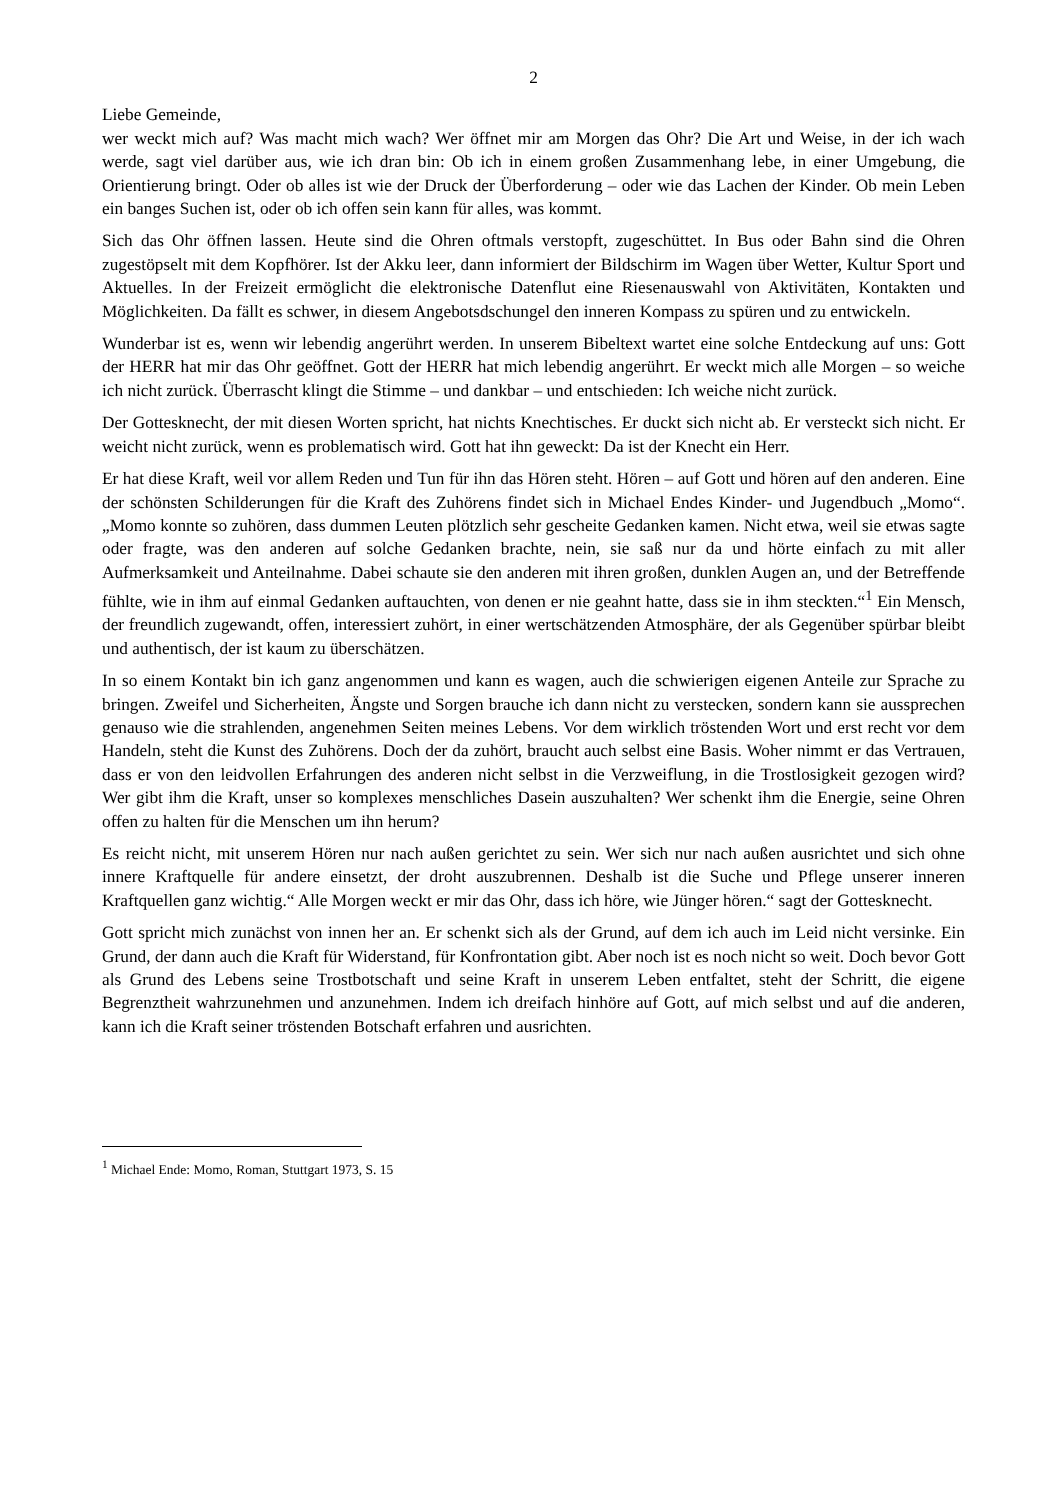2
Liebe Gemeinde,
wer weckt mich auf? Was macht mich wach? Wer öffnet mir am Morgen das Ohr? Die Art und Weise, in der ich wach werde, sagt viel darüber aus, wie ich dran bin: Ob ich in einem großen Zusammenhang lebe, in einer Umgebung, die Orientierung bringt. Oder ob alles ist wie der Druck der Überforderung – oder wie das Lachen der Kinder. Ob mein Leben ein banges Suchen ist, oder ob ich offen sein kann für alles, was kommt.
Sich das Ohr öffnen lassen. Heute sind die Ohren oftmals verstopft, zugeschüttet. In Bus oder Bahn sind die Ohren zugestöpselt mit dem Kopfhörer. Ist der Akku leer, dann informiert der Bildschirm im Wagen über Wetter, Kultur Sport und Aktuelles. In der Freizeit ermöglicht die elektronische Datenflut eine Riesenauswahl von Aktivitäten, Kontakten und Möglichkeiten. Da fällt es schwer, in diesem Angebotsdschungel den inneren Kompass zu spüren und zu entwickeln.
Wunderbar ist es, wenn wir lebendig angerührt werden. In unserem Bibeltext wartet eine solche Entdeckung auf uns: Gott der HERR hat mir das Ohr geöffnet. Gott der HERR hat mich lebendig angerührt. Er weckt mich alle Morgen – so weiche ich nicht zurück. Überrascht klingt die Stimme – und dankbar – und entschieden: Ich weiche nicht zurück.
Der Gottesknecht, der mit diesen Worten spricht, hat nichts Knechtisches. Er duckt sich nicht ab. Er versteckt sich nicht. Er weicht nicht zurück, wenn es problematisch wird. Gott hat ihn geweckt: Da ist der Knecht ein Herr.
Er hat diese Kraft, weil vor allem Reden und Tun für ihn das Hören steht. Hören – auf Gott und hören auf den anderen. Eine der schönsten Schilderungen für die Kraft des Zuhörens findet sich in Michael Endes Kinder- und Jugendbuch „Momo“. „Momo konnte so zuhören, dass dummen Leuten plötzlich sehr gescheite Gedanken kamen. Nicht etwa, weil sie etwas sagte oder fragte, was den anderen auf solche Gedanken brachte, nein, sie saß nur da und hörte einfach zu mit aller Aufmerksamkeit und Anteilnahme. Dabei schaute sie den anderen mit ihren großen, dunklen Augen an, und der Betreffende fühlte, wie in ihm auf einmal Gedanken auftauchten, von denen er nie geahnt hatte, dass sie in ihm steckten.“<sup>1</sup> Ein Mensch, der freundlich zugewandt, offen, interessiert zuhört, in einer wertschätzenden Atmosphäre, der als Gegenüber spürbar bleibt und authentisch, der ist kaum zu überschätzen.
In so einem Kontakt bin ich ganz angenommen und kann es wagen, auch die schwierigen eigenen Anteile zur Sprache zu bringen. Zweifel und Sicherheiten, Ängste und Sorgen brauche ich dann nicht zu verstecken, sondern kann sie aussprechen genauso wie die strahlenden, angenehmen Seiten meines Lebens. Vor dem wirklich tröstenden Wort und erst recht vor dem Handeln, steht die Kunst des Zuhörens. Doch der da zuhört, braucht auch selbst eine Basis. Woher nimmt er das Vertrauen, dass er von den leidvollen Erfahrungen des anderen nicht selbst in die Verzweiflung, in die Trostlosigkeit gezogen wird? Wer gibt ihm die Kraft, unser so komplexes menschliches Dasein auszuhalten? Wer schenkt ihm die Energie, seine Ohren offen zu halten für die Menschen um ihn herum?
Es reicht nicht, mit unserem Hören nur nach außen gerichtet zu sein. Wer sich nur nach außen ausrichtet und sich ohne innere Kraftquelle für andere einsetzt, der droht auszubrennen. Deshalb ist die Suche und Pflege unserer inneren Kraftquellen ganz wichtig.“ Alle Morgen weckt er mir das Ohr, dass ich höre, wie Jünger hören.“ sagt der Gottesknecht.
Gott spricht mich zunächst von innen her an. Er schenkt sich als der Grund, auf dem ich auch im Leid nicht versinke. Ein Grund, der dann auch die Kraft für Widerstand, für Konfrontation gibt. Aber noch ist es noch nicht so weit. Doch bevor Gott als Grund des Lebens seine Trostbotschaft und seine Kraft in unserem Leben entfaltet, steht der Schritt, die eigene Begrenztheit wahrzunehmen und anzunehmen. Indem ich dreifach hinhöre auf Gott, auf mich selbst und auf die anderen, kann ich die Kraft seiner tröstenden Botschaft erfahren und ausrichten.
<sup>1</sup> Michael Ende: Momo, Roman, Stuttgart 1973, S. 15